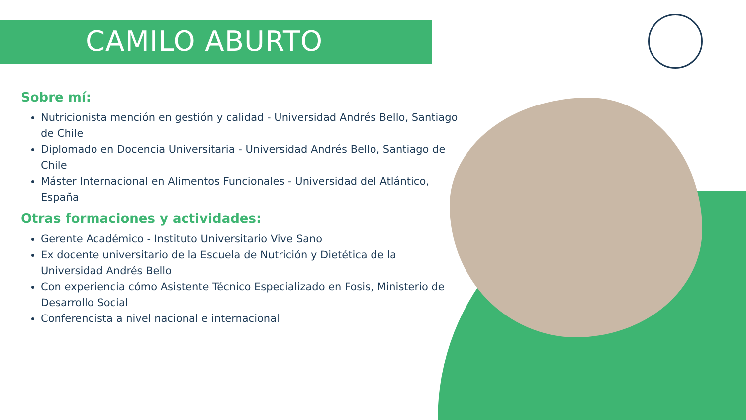CAMILO ABURTO
Sobre mí:
Nutricionista mención en gestión y calidad - Universidad Andrés Bello, Santiago de Chile
Diplomado en Docencia Universitaria - Universidad Andrés Bello, Santiago de Chile
Máster Internacional en Alimentos Funcionales - Universidad del Atlántico, España
Otras formaciones y actividades:
Gerente Académico - Instituto Universitario Vive Sano
Ex docente universitario de la Escuela de Nutrición y Dietética de la Universidad Andrés Bello
Con experiencia cómo Asistente Técnico Especializado en Fosis, Ministerio de Desarrollo Social
Conferencista a nivel nacional e internacional